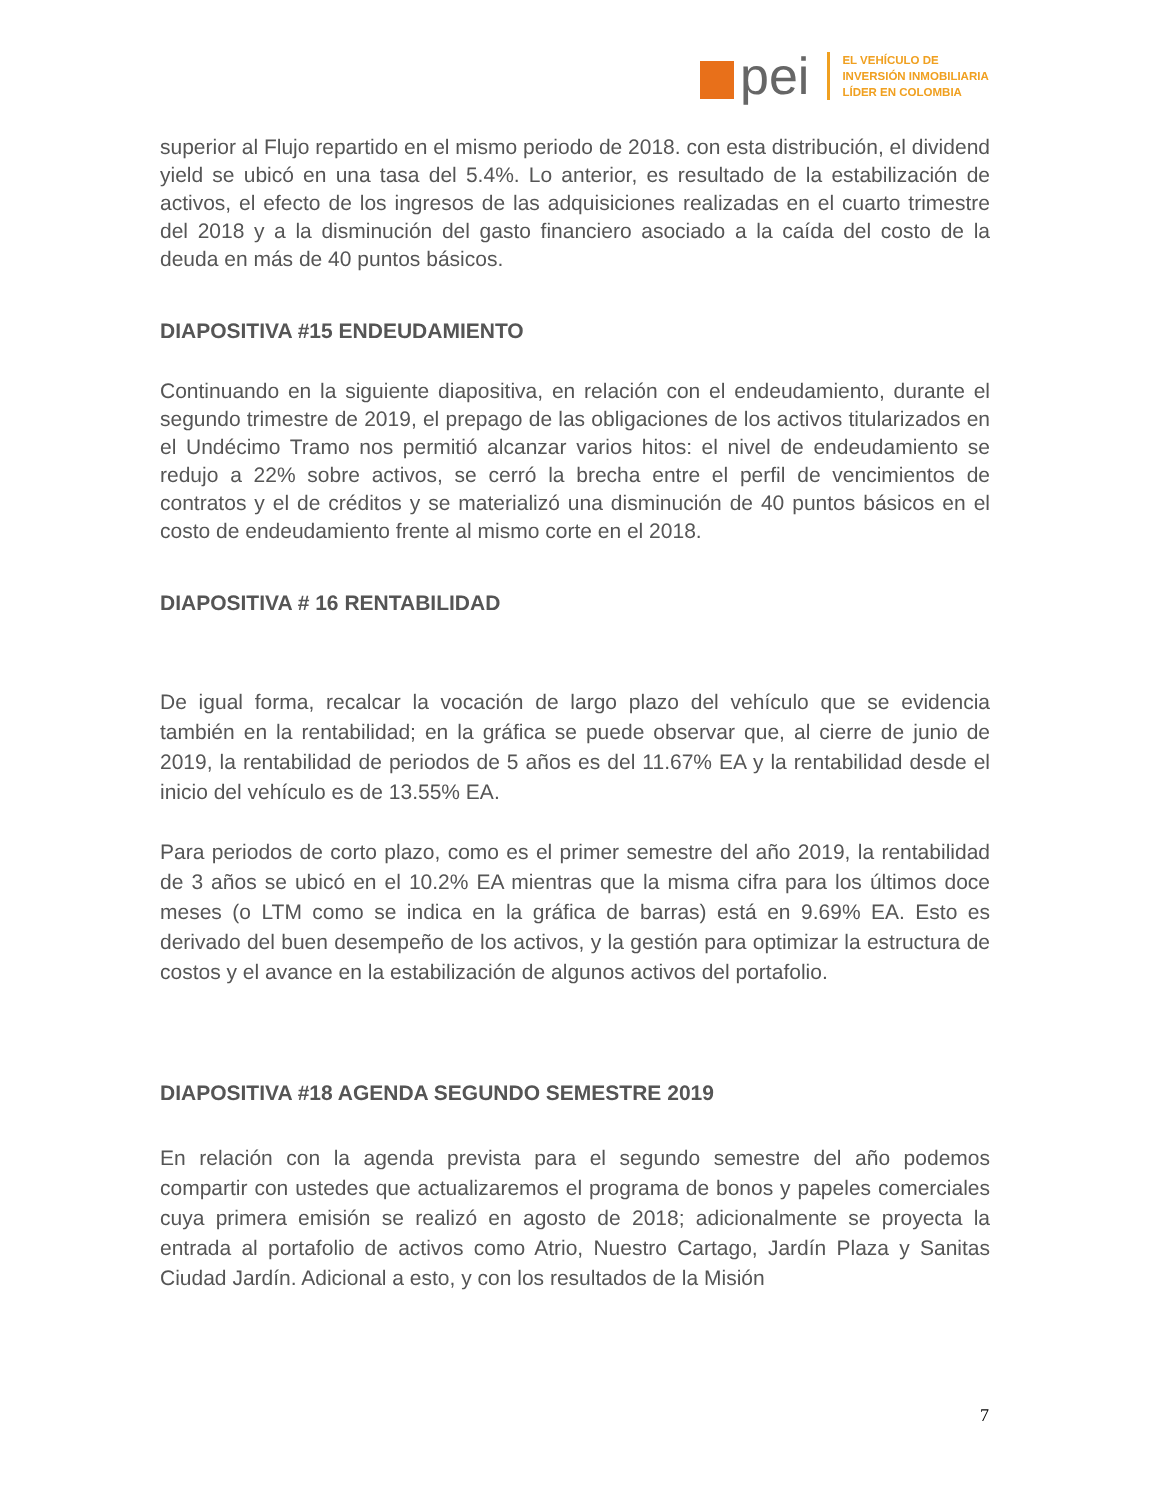pei
EL VEHÍCULO DE
INVERSIÓN INMOBILIARIA
LÍDER EN COLOMBIA
superior al Flujo repartido en el mismo periodo de 2018. con esta distribución, el dividend yield se ubicó en una tasa del 5.4%. Lo anterior, es resultado de la estabilización de activos, el efecto de los ingresos de las adquisiciones realizadas en el cuarto trimestre del 2018 y a la disminución del gasto financiero asociado a la caída del costo de la deuda en más de 40 puntos básicos.
DIAPOSITIVA #15 ENDEUDAMIENTO
Continuando en la siguiente diapositiva, en relación con el endeudamiento, durante el segundo trimestre de 2019, el prepago de las obligaciones de los activos titularizados en el Undécimo Tramo nos permitió alcanzar varios hitos: el nivel de endeudamiento se redujo a 22% sobre activos, se cerró la brecha entre el perfil de vencimientos de contratos y el de créditos y se materializó una disminución de 40 puntos básicos en el costo de endeudamiento frente al mismo corte en el 2018.
DIAPOSITIVA # 16 RENTABILIDAD
De igual forma, recalcar la vocación de largo plazo del vehículo que se evidencia también en la rentabilidad; en la gráfica se puede observar que, al cierre de junio de 2019, la rentabilidad de periodos de 5 años es del 11.67% EA y la rentabilidad desde el inicio del vehículo es de 13.55% EA.
Para periodos de corto plazo, como es el primer semestre del año 2019, la rentabilidad de 3 años se ubicó en el 10.2% EA mientras que la misma cifra para los últimos doce meses (o LTM como se indica en la gráfica de barras) está en 9.69% EA. Esto es derivado del buen desempeño de los activos, y la gestión para optimizar la estructura de costos y el avance en la estabilización de algunos activos del portafolio.
DIAPOSITIVA #18 AGENDA SEGUNDO SEMESTRE 2019
En relación con la agenda prevista para el segundo semestre del año podemos compartir con ustedes que actualizaremos el programa de bonos y papeles comerciales cuya primera emisión se realizó en agosto de 2018; adicionalmente se proyecta la entrada al portafolio de activos como Atrio, Nuestro Cartago, Jardín Plaza y Sanitas Ciudad Jardín. Adicional a esto, y con los resultados de la Misión
7